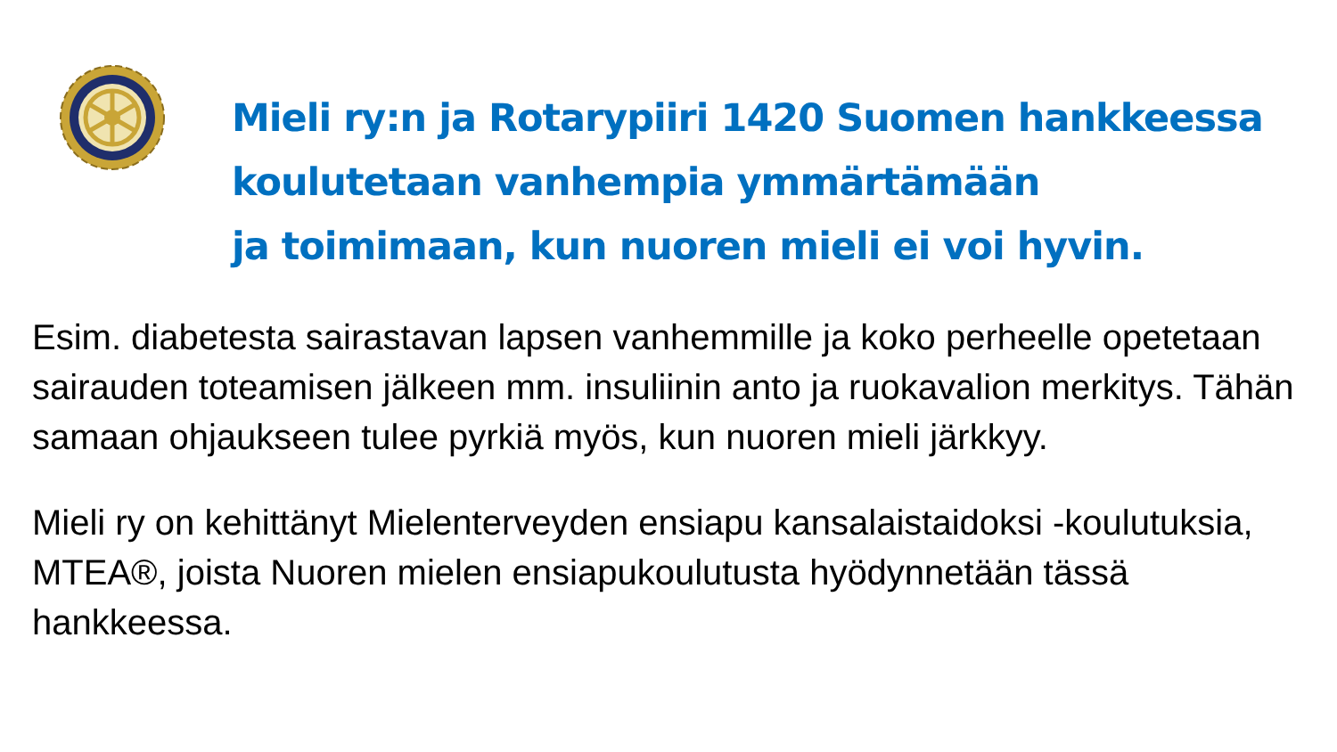Mieli ry:n ja Rotarypiiri 1420 Suomen hankkeessa
koulutetaan vanhempia ymmärtämään
ja toimimaan, kun nuoren mieli ei voi hyvin.
Esim. diabetesta sairastavan lapsen vanhemmille ja koko perheelle opetetaan sairauden toteamisen jälkeen mm. insuliinin anto ja ruokavalion merkitys. Tähän samaan ohjaukseen tulee pyrkiä myös, kun nuoren mieli järkkyy.
Mieli ry on kehittänyt Mielenterveyden ensiapu kansalaistaidoksi -koulutuksia, MTEA®, joista Nuoren mielen ensiapukoulutusta hyödynnetään tässä hankkeessa.